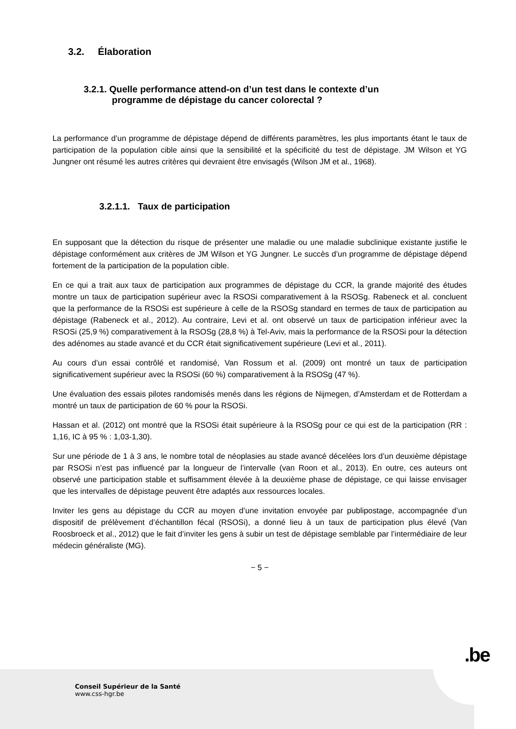3.2. Élaboration
3.2.1. Quelle performance attend-on d’un test dans le contexte d’un
programme de dépistage du cancer colorectal ?
La performance d’un programme de dépistage dépend de différents paramètres, les plus importants étant le taux de participation de la population cible ainsi que la sensibilité et la spécificité du test de dépistage. JM Wilson et YG Jungner ont résumé les autres critères qui devraient être envisagés (Wilson JM et al., 1968).
3.2.1.1. Taux de participation
En supposant que la détection du risque de présenter une maladie ou une maladie subclinique existante justifie le dépistage conformément aux critères de JM Wilson et YG Jungner. Le succès d’un programme de dépistage dépend fortement de la participation de la population cible.
En ce qui a trait aux taux de participation aux programmes de dépistage du CCR, la grande majorité des études montre un taux de participation supérieur avec la RSOSi comparativement à la RSOSg. Rabeneck et al. concluent que la performance de la RSOSi est supérieure à celle de la RSOSg standard en termes de taux de participation au dépistage (Rabeneck et al., 2012). Au contraire, Levi et al. ont observé un taux de participation inférieur avec la RSOSi (25,9 %) comparativement à la RSOSg (28,8 %) à Tel-Aviv, mais la performance de la RSOSi pour la détection des adénomes au stade avancé et du CCR était significativement supérieure (Levi et al., 2011).
Au cours d’un essai contrôlé et randomisé, Van Rossum et al. (2009) ont montré un taux de participation significativement supérieur avec la RSOSi (60 %) comparativement à la RSOSg (47 %).
Une évaluation des essais pilotes randomisés menés dans les régions de Nijmegen, d’Amsterdam et de Rotterdam a montré un taux de participation de 60 % pour la RSOSi.
Hassan et al. (2012) ont montré que la RSOSi était supérieure à la RSOSg pour ce qui est de la participation (RR : 1,16, IC à 95 % : 1,03-1,30).
Sur une période de 1 à 3 ans, le nombre total de néoplasies au stade avancé décelées lors d’un deuxième dépistage par RSOSi n’est pas influencé par la longueur de l’intervalle (van Roon et al., 2013). En outre, ces auteurs ont observé une participation stable et suffisamment élevée à la deuxième phase de dépistage, ce qui laisse envisager que les intervalles de dépistage peuvent être adaptés aux ressources locales.
Inviter les gens au dépistage du CCR au moyen d’une invitation envoyée par publipostage, accompagnée d’un dispositif de prélèvement d’échantillon fécal (RSOSi), a donné lieu à un taux de participation plus élevé (Van Roosbroeck et al., 2012) que le fait d’inviter les gens à subir un test de dépistage semblable par l’intermédiaire de leur médecin généraliste (MG).
− 5 −
.be
Conseil Supérieur de la Santé
www.css-hgr.be